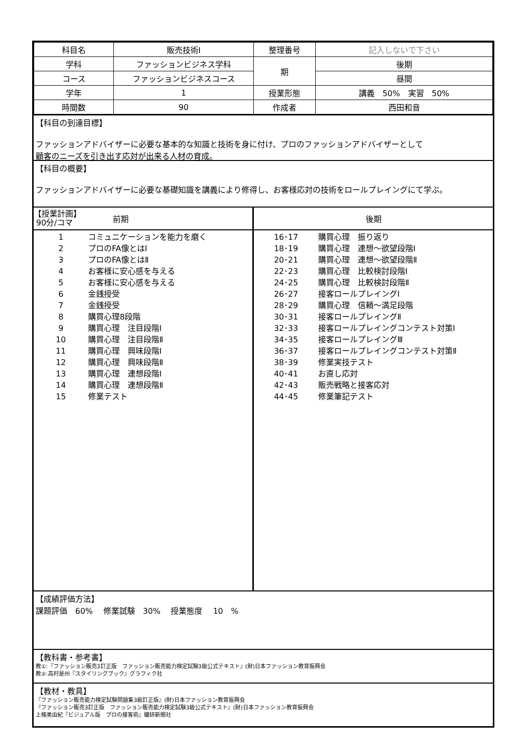| 科目名 | 販売技術Ⅰ | 整理番号 | 記入しないで下さい |
| 学科 | ファッションビジネス学科 | 期 | 後期 |
| コース | ファッションビジネスコース | | 昼間 |
| 学年 | 1 | 授業形態 | 講義 50% 実習 50% |
| 時間数 | 90 | 作成者 | 西田和音 |
【科目の到達目標】
ファッションアドバイザーに必要な基本的な知識と技術を身に付け、プロのファッションアドバイザーとして
顧客のニーズを引き出す応対が出来る人材の育成。
【科目の概要】
ファッションアドバイザーに必要な基礎知識を講義により修得し、お客様応対の技術をロールプレイングにて学ぶ。
【授業計画】
90分/コマ
前期
1 コミュニケーションを能力を磨く
2 プロのFA像とはⅠ
3 プロのFA像とはⅡ
4 お客様に安心感を与える
5 お客様に安心感を与える
6 金銭授受
7 金銭授受
8 購買心理8段階
9 購買心理　注目段階Ⅰ
10 購買心理　注目段階Ⅱ
11 購買心理　興味段階Ⅰ
12 購買心理　興味段階Ⅱ
13 購買心理　連想段階Ⅰ
14 購買心理　連想段階Ⅱ
15 修業テスト
後期
16･17 購買心理　振り返り
18･19 購買心理　連想～欲望段階Ⅰ
20･21 購買心理　連想～欲望段階Ⅱ
22･23 購買心理　比較検討段階Ⅰ
24･25 購買心理　比較検討段階Ⅱ
26･27 接客ロールプレイングⅠ
28･29 購買心理　信頼～満足段階
30･31 接客ロールプレイングⅡ
32･33 接客ロールプレイングコンテスト対策Ⅰ
34･35 接客ロールプレイングⅢ
36･37 接客ロールプレイングコンテスト対策Ⅱ
38･39 修業実技テスト
40･41 お直し応対
42･43 販売戦略と接客応対
44･45 修業筆記テスト
【成績評価方法】
課題評価　60%　 修業試験　30%　 授業態度　 10　%
【教科書・参考書】
教①:『ファッション販売3訂正版　ファッション販売能力検定試験3級公式テキスト』(財)日本ファッション教育振興会
教②:高村是州『スタイリングブック』グラフィク社
【教材・教具】
『ファッション販売能力検定試験問題集3級訂正版』(財)日本ファッション教育振興会
『ファッション販売3訂正版　ファッション販売能力検定試験3級公式テキスト』(財)日本ファッション教育振興会
上條美由紀『ビジュアル版　プロの接客術』繊研新聞社